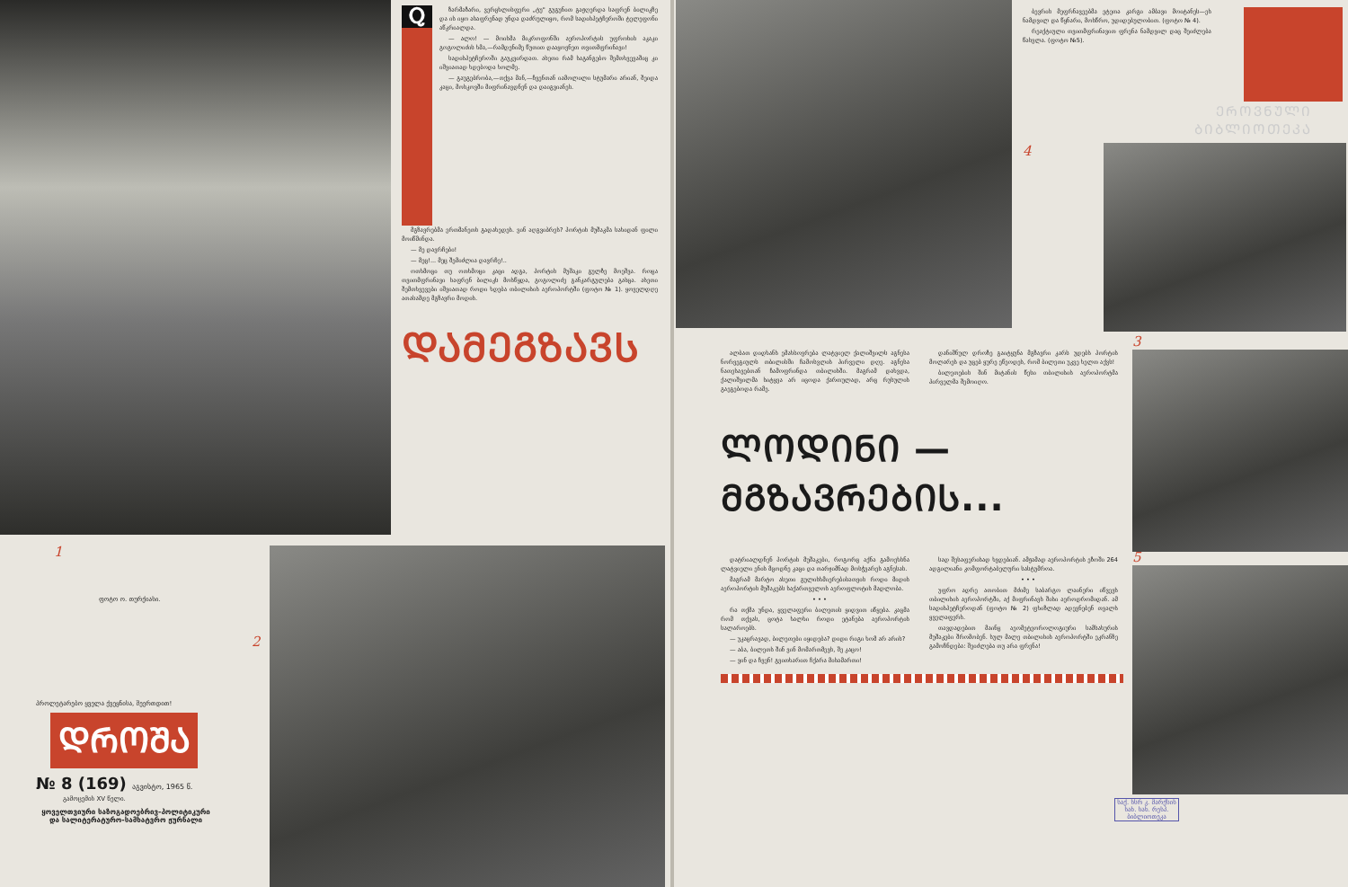Ⴍ
ზარმაზარი, ვერცხლისფერი „ტუ" გუგუნით გაჟღერდა საფრენ ბილიკზე და ის იყო ასაფრენად უნდა დაძრულიყო, რომ სადისპეტჩეროში ტელეფონი აწკრიალდა.
— ალო! — მოისმა მიკროფონში აეროპორტის უფროსის აკაკი გოგოლიძის ხმა,—რამდენიმე წუთით დააყოვნეთ თვითმფრინავი!
სადისპეტჩეროში გაუკვირდათ. ასეთი რამ საგანგებო შემთხვევაშიც კი იშვიათად ხდებოდა ხოლმე.
— გაუგებრობა,—თქვა მან,—ჩვენთან იამოლილი სტუმარი არიან, შეიდა კაცი, მოსკოვში მიფრინავდნენ და დაიგვიანეს.
მგზავრებმა ერთმანეთს გადახედეს. ვინ აღგვიბრეს? პორტის მუშაკმა სახიდან ფილი მოიწმინდა.
— მე დავრჩები!
— მეც!... მეც შემიძლია დავრჩე!..
ოთხმოცი თუ ოთხმოცი კაცი ადგა, პორტის მუშაკი გულზე მოეშვა. როცა თვითმფრინავი საფრენ ბილიკს მოსწყდა, გოგოლიძე განკარგულება გასცა. ასეთი შემთხვევები იშვიათად როდი ხდება თბილისის აეროპორტში (ფოტო № 1). ყოველდღე ათასამდე მგზავრი მოდის.
ᲓᲐᲛᲔᲒᲖᲐᲕᲡ
1
ფოტო ო. თურქიასი.
პროლეტარებო ყველა ქვეყნისა, შეერთდით!
ᲓᲠᲝᲨᲐ
№ 8 (169) აგვისტო, 1965 წ.
გამოცემის XV წელი.
ყოველთვიური საზოგადოებრივ-პოლიტიკური და სალიტერატურო-სამხატვრო ჟურნალი
2
ბევრის მეფრნავეებმა ეტეთა კარგი ამბავი მოიტანეს—ეს ნამდვილ და წყნარი, მოსწრო, უდიდებულობით. (ფოტო № 4).
რეაქტიული თვითმფრინავით ფრენა ნამდვილ დაც შეიძლება წასვლა. (ფოტო №5).
ᲔᲠᲝᲕᲜᲣᲚᲘ
ᲑᲘᲑᲚᲘᲝᲗᲔᲙᲐ
4
ალბათ დიდხანს ემახსოვრება ლატვიელ ქალიშვილს აგნესა ნორვეგიულს თბილისში ჩამოსვლის პირველი დღე. აგნესა ნათესავებთან ჩამოფრინდა თბილისში. მაგრამ დახვდა, ქალიშვილმა სიტყვა არ იცოდა ქართულად, არც რუსულის გაეგებოდა რამე.
დანიშნულ დროზე გაიტყუნა მგზავრი კარს უდებს პორტის მოლარეს და უცებ ყურე ეწეოდეს, რომ ბილეთი უკვე ხელთ აქვს!
ბილეთების შინ მიტანის წესი თბილისის აეროპორტმა პირველმა შემოიღო.
ᲚᲝᲓᲘᲜᲘ — ᲛᲒᲖᲐᲕᲠᲔᲑᲘᲡ...
3
დატრიალდნენ პორტის მუშაკები, როგორც აქნა გამოეხსნა ლატვიელი ენის მცოდნე კაცი და თარჯიმნად მოსჭვარეს აგნესას.
მაგრამ მარტო ასეთი გულისხმიერებისათვის როდი მიდის აეროპორტის მუშაკებს საქართველოს აეროფლოტის მადლობა.
• • •
რა თქმა უნდა, ყველაფერი ბილეთის ყიდვით იწყება. კაცმა რომ თქვას, ცოტა ხალხი როდი ეტანება აეროპორტის სალაროებს.
— უკაცრავად, ბილეთები იყიდება? დიდი რიგი ხომ არ არის?
— აბა, ბილეთს შინ ვინ მომართმევს, შე კაცო!
— ვინ და ჩვენ! გვითხარით ჩქარა მისამართი!
სად შესაფერისად ხვდებიან. ამჟამად აეროპორტის ეზოში 264 ადგილიანი კომფორტაბელური სასტუმროა.
• • •
უფრო ადრე ათობით მძიმე საბარგო ლაინერი იწვევს თბილისის აეროპორტში, აქ მიფრინავს შისი აეროდრომიდან. ამ სადისპეტჩეროდან (ფოტო № 2) ფხიზლად ადევნებენ თვალს ყველაფერს.
თავდადებით მაინც აეომეტეოროლოგიური სამსახურის მუშაკები შრომობენ. სულ მალე თბილისის აეროპორტში ეკრანზე გამოჩნდება: შეიძლება თუ არა ფრენა!
5
საქ. სსრ კ. მარქსის სახ. სახ. რესპ. ბიბლიოთეკა